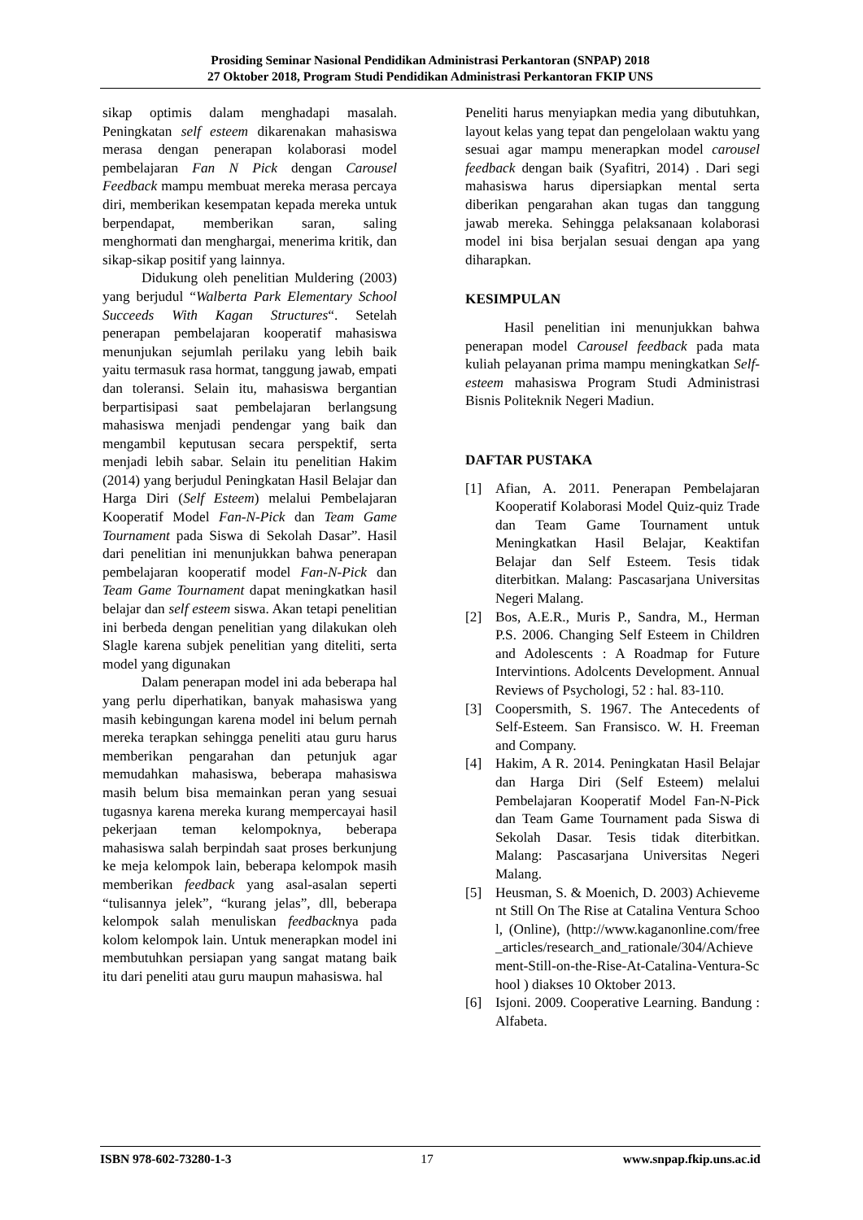Prosiding Seminar Nasional Pendidikan Administrasi Perkantoran (SNPAP) 2018
27 Oktober 2018, Program Studi Pendidikan Administrasi Perkantoran FKIP UNS
sikap optimis dalam menghadapi masalah. Peningkatan self esteem dikarenakan mahasiswa merasa dengan penerapan kolaborasi model pembelajaran Fan N Pick dengan Carousel Feedback mampu membuat mereka merasa percaya diri, memberikan kesempatan kepada mereka untuk berpendapat, memberikan saran, saling menghormati dan menghargai, menerima kritik, dan sikap-sikap positif yang lainnya.
Didukung oleh penelitian Muldering (2003) yang berjudul “Walberta Park Elementary School Succeeds With Kagan Structures“. Setelah penerapan pembelajaran kooperatif mahasiswa menunjukan sejumlah perilaku yang lebih baik yaitu termasuk rasa hormat, tanggung jawab, empati dan toleransi. Selain itu, mahasiswa bergantian berpartisipasi saat pembelajaran berlangsung mahasiswa menjadi pendengar yang baik dan mengambil keputusan secara perspektif, serta menjadi lebih sabar. Selain itu penelitian Hakim (2014) yang berjudul Peningkatan Hasil Belajar dan Harga Diri (Self Esteem) melalui Pembelajaran Kooperatif Model Fan-N-Pick dan Team Game Tournament pada Siswa di Sekolah Dasar”. Hasil dari penelitian ini menunjukkan bahwa penerapan pembelajaran kooperatif model Fan-N-Pick dan Team Game Tournament dapat meningkatkan hasil belajar dan self esteem siswa. Akan tetapi penelitian ini berbeda dengan penelitian yang dilakukan oleh Slagle karena subjek penelitian yang diteliti, serta model yang digunakan
Dalam penerapan model ini ada beberapa hal yang perlu diperhatikan, banyak mahasiswa yang masih kebingungan karena model ini belum pernah mereka terapkan sehingga peneliti atau guru harus memberikan pengarahan dan petunjuk agar memudahkan mahasiswa, beberapa mahasiswa masih belum bisa memainkan peran yang sesuai tugasnya karena mereka kurang mempercayai hasil pekerjaan teman kelompoknya, beberapa mahasiswa salah berpindah saat proses berkunjung ke meja kelompok lain, beberapa kelompok masih memberikan feedback yang asal-asalan seperti “tulisannya jelek”, “kurang jelas”, dll, beberapa kelompok salah menuliskan feedbacknya pada kolom kelompok lain. Untuk menerapkan model ini membutuhkan persiapan yang sangat matang baik itu dari peneliti atau guru maupun mahasiswa. hal
Peneliti harus menyiapkan media yang dibutuhkan, layout kelas yang tepat dan pengelolaan waktu yang sesuai agar mampu menerapkan model carousel feedback dengan baik (Syafitri, 2014) . Dari segi mahasiswa harus dipersiapkan mental serta diberikan pengarahan akan tugas dan tanggung jawab mereka. Sehingga pelaksanaan kolaborasi model ini bisa berjalan sesuai dengan apa yang diharapkan.
KESIMPULAN
Hasil penelitian ini menunjukkan bahwa penerapan model Carousel feedback pada mata kuliah pelayanan prima mampu meningkatkan Self-esteem mahasiswa Program Studi Administrasi Bisnis Politeknik Negeri Madiun.
DAFTAR PUSTAKA
[1] Afian, A. 2011. Penerapan Pembelajaran Kooperatif Kolaborasi Model Quiz-quiz Trade dan Team Game Tournament untuk Meningkatkan Hasil Belajar, Keaktifan Belajar dan Self Esteem. Tesis tidak diterbitkan. Malang: Pascasarjana Universitas Negeri Malang.
[2] Bos, A.E.R., Muris P., Sandra, M., Herman P.S. 2006. Changing Self Esteem in Children and Adolescents : A Roadmap for Future Intervintions. Adolcents Development. Annual Reviews of Psychologi, 52 : hal. 83-110.
[3] Coopersmith, S. 1967. The Antecedents of Self-Esteem. San Fransisco. W. H. Freeman and Company.
[4] Hakim, A R. 2014. Peningkatan Hasil Belajar dan Harga Diri (Self Esteem) melalui Pembelajaran Kooperatif Model Fan-N-Pick dan Team Game Tournament pada Siswa di Sekolah Dasar. Tesis tidak diterbitkan. Malang: Pascasarjana Universitas Negeri Malang.
[5] Heusman, S. & Moenich, D. 2003) Achievement Still On The Rise at Catalina Ventura School, (Online), (http://www.kaganonline.com/free_articles/research_and_rationale/304/Achievement-Still-on-the-Rise-At-Catalina-Ventura-School ) diakses 10 Oktober 2013.
[6] Isjoni. 2009. Cooperative Learning. Bandung : Alfabeta.
ISBN 978-602-73280-1-3 17 www.snpap.fkip.uns.ac.id